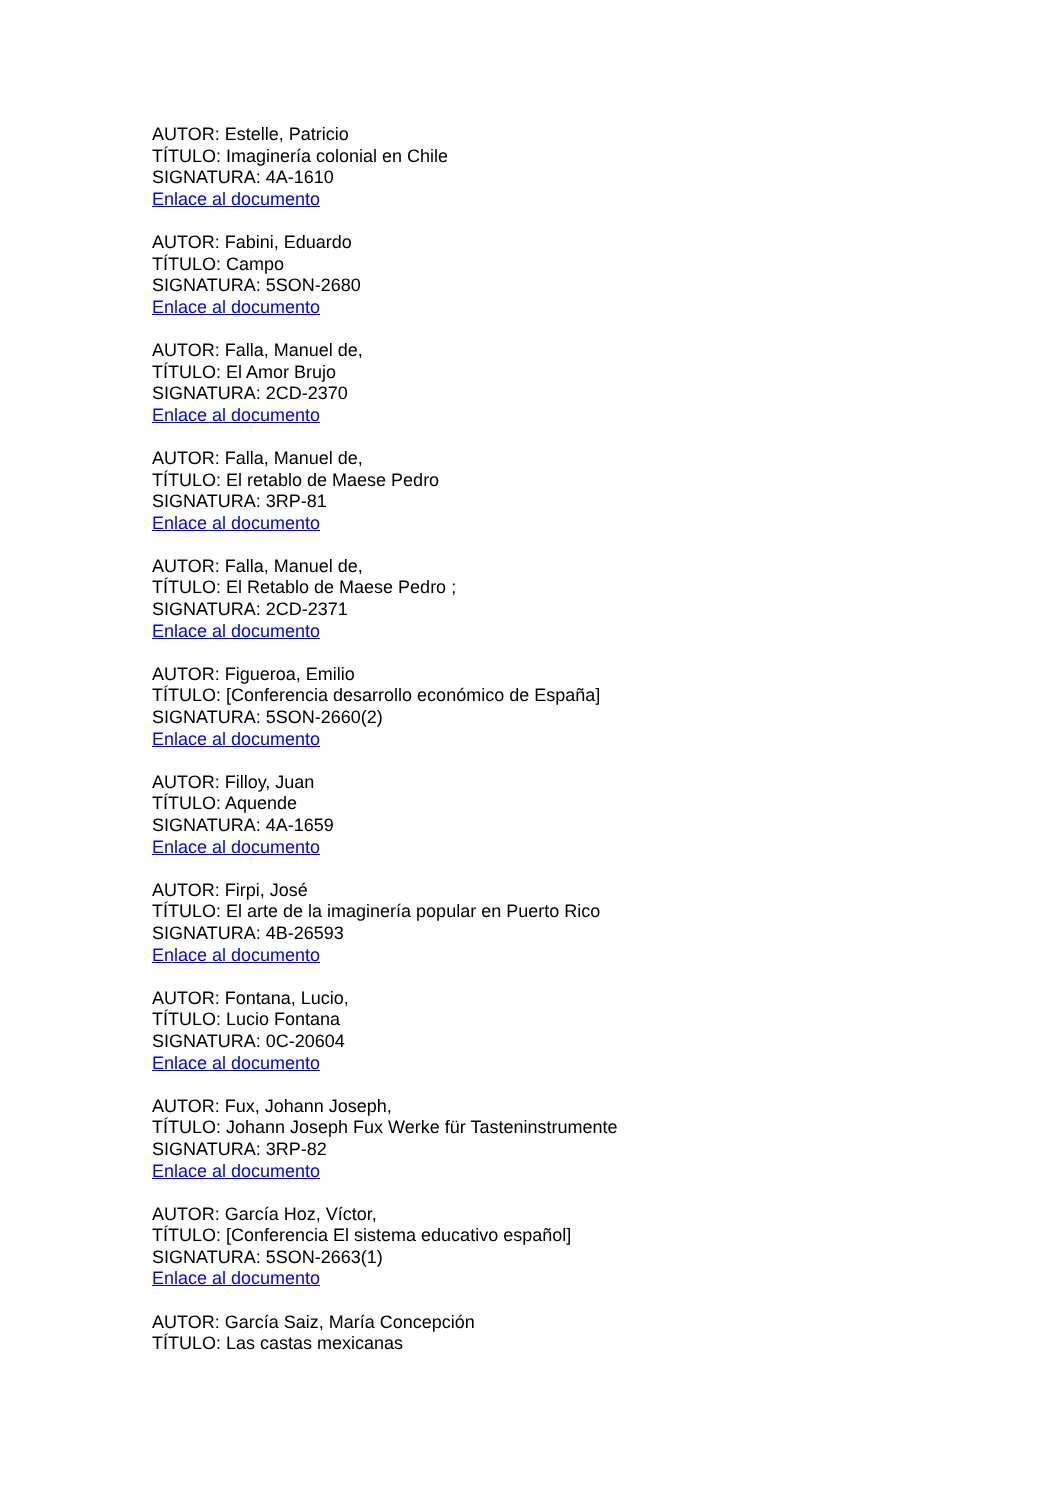AUTOR: Estelle, Patricio
TÍTULO: Imaginería colonial en Chile
SIGNATURA: 4A-1610
Enlace al documento
AUTOR: Fabini, Eduardo
TÍTULO: Campo
SIGNATURA: 5SON-2680
Enlace al documento
AUTOR: Falla, Manuel de,
TÍTULO: El Amor Brujo
SIGNATURA: 2CD-2370
Enlace al documento
AUTOR: Falla, Manuel de,
TÍTULO: El retablo de Maese Pedro
SIGNATURA: 3RP-81
Enlace al documento
AUTOR: Falla, Manuel de,
TÍTULO: El Retablo de Maese Pedro ;
SIGNATURA: 2CD-2371
Enlace al documento
AUTOR: Figueroa, Emilio
TÍTULO: [Conferencia desarrollo económico de España]
SIGNATURA: 5SON-2660(2)
Enlace al documento
AUTOR: Filloy, Juan
TÍTULO: Aquende
SIGNATURA: 4A-1659
Enlace al documento
AUTOR: Firpi, José
TÍTULO: El arte de la imaginería popular en Puerto Rico
SIGNATURA: 4B-26593
Enlace al documento
AUTOR: Fontana, Lucio,
TÍTULO: Lucio Fontana
SIGNATURA: 0C-20604
Enlace al documento
AUTOR: Fux, Johann Joseph,
TÍTULO: Johann Joseph Fux Werke für Tasteninstrumente
SIGNATURA: 3RP-82
Enlace al documento
AUTOR: García Hoz, Víctor,
TÍTULO: [Conferencia El sistema educativo español]
SIGNATURA: 5SON-2663(1)
Enlace al documento
AUTOR: García Saiz, María Concepción
TÍTULO: Las castas mexicanas